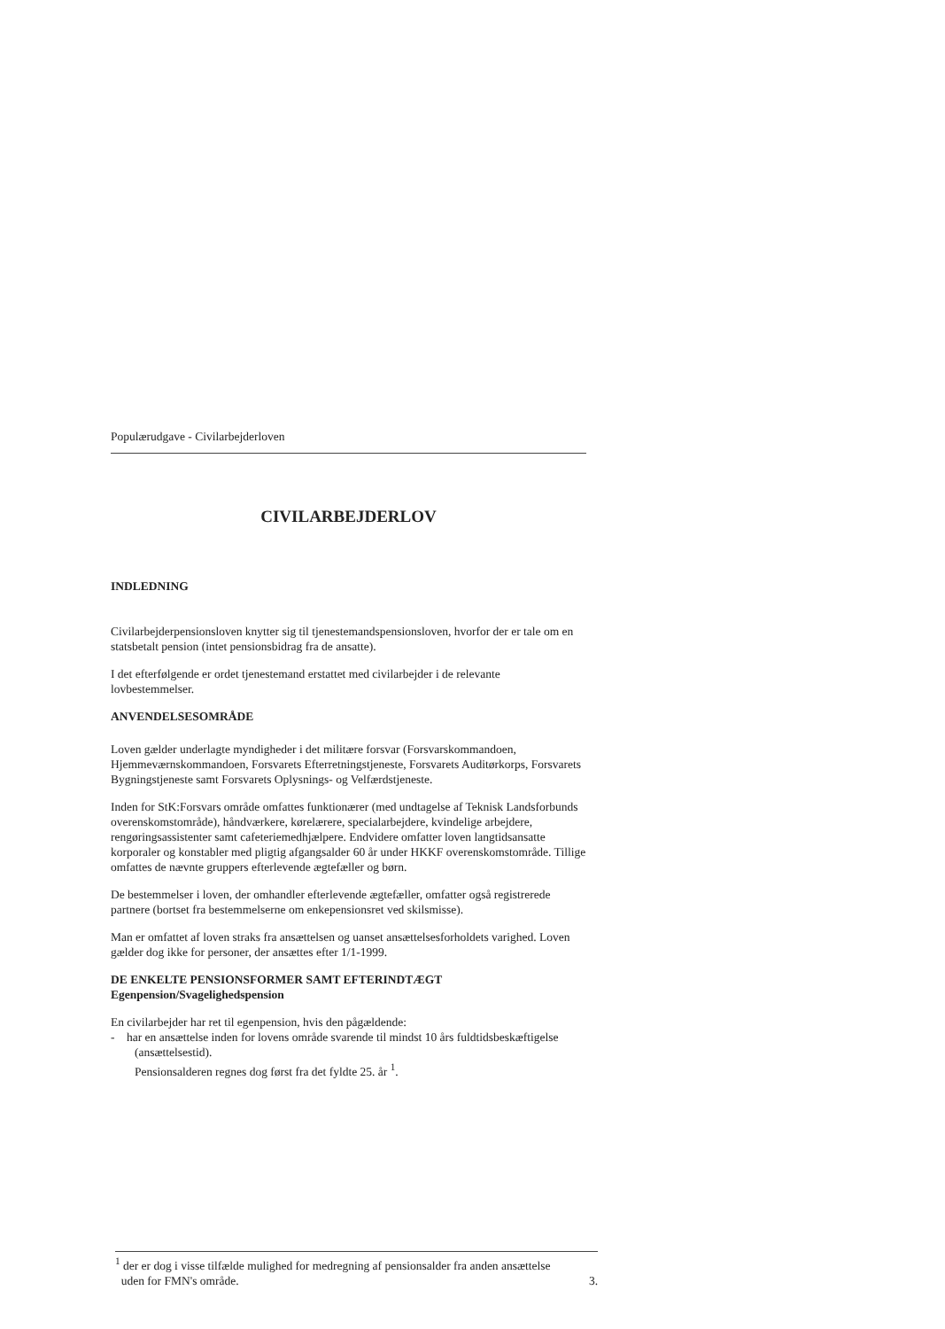Populærudgave - Civilarbejderloven
CIVILARBEJDERLOV
INDLEDNING
Civilarbejderpensionsloven knytter sig til tjenestemandspensionsloven, hvorfor der er tale om en statsbetalt pension (intet pensionsbidrag fra de ansatte).
I det efterfølgende er ordet tjenestemand erstattet med civilarbejder i de relevante lovbestemmelser.
ANVENDELSESOMRÅDE
Loven gælder underlagte myndigheder i det militære forsvar (Forsvarskommandoen, Hjemmeværnskommandoen, Forsvarets Efterretningstjeneste, Forsvarets Auditørkorps, Forsvarets Bygningstjeneste samt Forsvarets Oplysnings- og Velfærdstjeneste.
Inden for StK:Forsvars område omfattes funktionærer (med undtagelse af Teknisk Landsforbunds overenskomstområde), håndværkere, kørelærere, specialarbejdere, kvindelige arbejdere, rengøringsassistenter samt cafeteriemedhjælpere. Endvidere omfatter loven langtidsansatte korporaler og konstabler med pligtig afgangsalder 60 år under HKKF overenskomstområde. Tillige omfattes de nævnte gruppers efterlevende ægtefæller og børn.
De bestemmelser i loven, der omhandler efterlevende ægtefæller, omfatter også registrerede partnere (bortset fra bestemmelserne om enkepensionsret ved skilsmisse).
Man er omfattet af loven straks fra ansættelsen og uanset ansættelsesforholdets varighed. Loven gælder dog ikke for personer, der ansættes efter 1/1-1999.
DE ENKELTE PENSIONSFORMER SAMT EFTERINDTÆGT
Egenpension/Svagelighedspension
En civilarbejder har ret til egenpension, hvis den pågældende:
- har en ansættelse inden for lovens område svarende til mindst 10 års fuldtidsbeskæftigelse (ansættelsestid).
Pensionsalderen regnes dog først fra det fyldte 25. år <sup>1</sup>.
<sup>1</sup> der er dog i visse tilfælde mulighed for medregning af pensionsalder fra anden ansættelse
uden for FMN's område. 3.